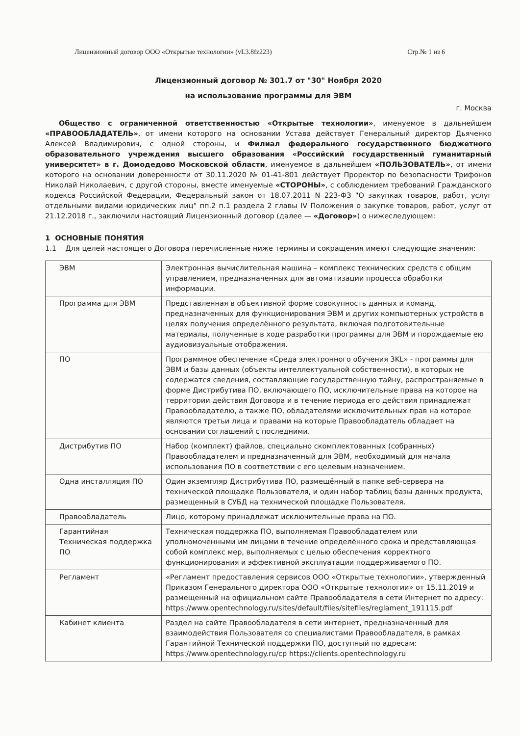Лицензионный договор ООО «Открытые технологии» (vL3.8fz223) Стр.№ 1 из 6
Лицензионный договор № 301.7 от "30" Ноября 2020
на использование программы для ЭВМ
г. Москва
Общество с ограниченной ответственностью «Открытые технологии», именуемое в дальнейшем «ПРАВООБЛАДАТЕЛЬ», от имени которого на основании Устава действует Генеральный директор Дьяченко Алексей Владимирович, с одной стороны, и Филиал федерального государственного бюджетного образовательного учреждения высшего образования «Российский государственный гуманитарный университет» в г. Домодедово Московской области, именуемое в дальнейшем «ПОЛЬЗОВАТЕЛЬ», от имени которого на основании доверенности от 30.11.2020 № 01-41-801 действует Проректор по безопасности Трифонов Николай Николаевич, с другой стороны, вместе именуемые «СТОРОНЫ», с соблюдением требований Гражданского кодекса Российской Федерации, Федеральный закон от 18.07.2011 N 223-ФЗ "О закупках товаров, работ, услуг отдельными видами юридических лиц" пп.2 п.1 раздела 2 главы IV Положения о закупке товаров, работ, услуг от 21.12.2018 г., заключили настоящий Лицензионный договор (далее — «Договор») о нижеследующем:
1 ОСНОВНЫЕ ПОНЯТИЯ
1.1 Для целей настоящего Договора перечисленные ниже термины и сокращения имеют следующие значения:
| ЭВМ | Электронная вычислительная машина – комплекс технических средств с общим управлением, предназначенных для автоматизации процесса обработки информации. |
| Программа для ЭВМ | Представленная в объективной форме совокупность данных и команд, предназначенных для функционирования ЭВМ и других компьютерных устройств в целях получения определённого результата, включая подготовительные материалы, полученные в ходе разработки программы для ЭВМ и порождаемые ею аудиовизуальные отображения. |
| ПО | Программное обеспечение «Среда электронного обучения 3KL» - программы для ЭВМ и базы данных (объекты интеллектуальной собственности), в которых не содержатся сведения, составляющие государственную тайну, распространяемые в форме Дистрибутива ПО, включающего ПО, исключительные права на которое на территории действия Договора и в течение периода его действия принадлежат Правообладателю, а также ПО, обладателями исключительных прав на которое являются третьи лица и правами на которые Правообладатель обладает на основании соглашений с последними. |
| Дистрибутив ПО | Набор (комплект) файлов, специально скомплектованных (собранных) Правообладателем и предназначенный для ЭВМ, необходимый для начала использования ПО в соответствии с его целевым назначением. |
| Одна инсталляция ПО | Один экземпляр Дистрибутива ПО, размещённый в папке веб-сервера на технической площадке Пользователя, и один набор таблиц базы данных продукта, размещенный в СУБД на технической площадке Пользователя. |
| Правообладатель | Лицо, которому принадлежат исключительные права на ПО. |
| Гарантийная Техническая поддержка ПО | Техническая поддержка ПО, выполняемая Правообладателем или уполномоченными им лицами в течение определённого срока и представляющая собой комплекс мер, выполняемых с целью обеспечения корректного функционирования и эффективной эксплуатации поддерживаемого ПО. |
| Регламент | «Регламент предоставления сервисов ООО «Открытые технологии», утвержденный Приказом Генерального директора ООО «Открытые технологии» от 15.11.2019 и размещенный на официальном сайте Правообладателя в сети Интернет по адресу: https://www.opentechnology.ru/sites/default/files/sitefiles/reglament_191115.pdf |
| Кабинет клиента | Раздел на сайте Правообладателя в сети интернет, предназначенный для взаимодействия Пользователя со специалистами Правообладателя, в рамках Гарантийной Технической поддержки ПО, доступный по адресам: https://www.opentechnology.ru/cp https://clients.opentechnology.ru |